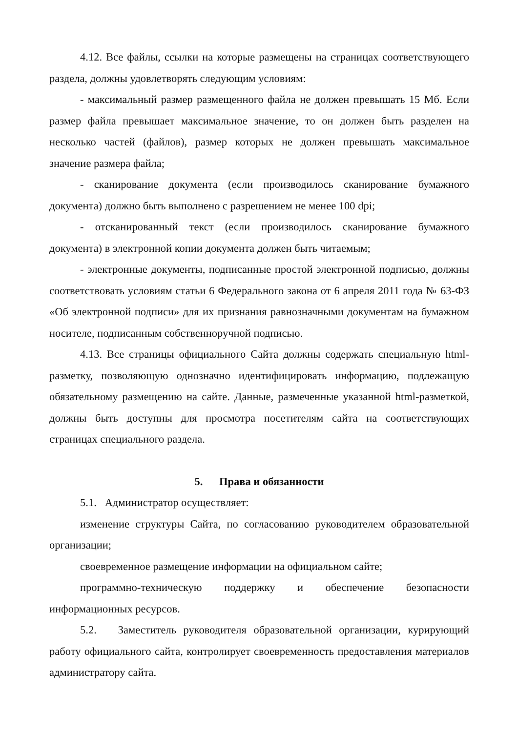4.12. Все файлы, ссылки на которые размещены на страницах соответствующего раздела, должны удовлетворять следующим условиям:
- максимальный размер размещенного файла не должен превышать 15 Мб. Если размер файла превышает максимальное значение, то он должен быть разделен на несколько частей (файлов), размер которых не должен превышать максимальное значение размера файла;
- сканирование документа (если производилось сканирование бумажного документа) должно быть выполнено с разрешением не менее 100 dpi;
- отсканированный текст (если производилось сканирование бумажного документа) в электронной копии документа должен быть читаемым;
- электронные документы, подписанные простой электронной подписью, должны соответствовать условиям статьи 6 Федерального закона от 6 апреля 2011 года № 63-ФЗ «Об электронной подписи» для их признания равнозначными документам на бумажном носителе, подписанным собственноручной подписью.
4.13. Все страницы официального Сайта должны содержать специальную html-разметку, позволяющую однозначно идентифицировать информацию, подлежащую обязательному размещению на сайте. Данные, размеченные указанной html-разметкой, должны быть доступны для просмотра посетителям сайта на соответствующих страницах специального раздела.
5. Права и обязанности
5.1. Администратор осуществляет:
изменение структуры Сайта, по согласованию руководителем образовательной организации;
своевременное размещение информации на официальном сайте;
программно-техническую поддержку и обеспечение безопасности информационных ресурсов.
5.2. Заместитель руководителя образовательной организации, курирующий работу официального сайта, контролирует своевременность предоставления материалов администратору сайта.